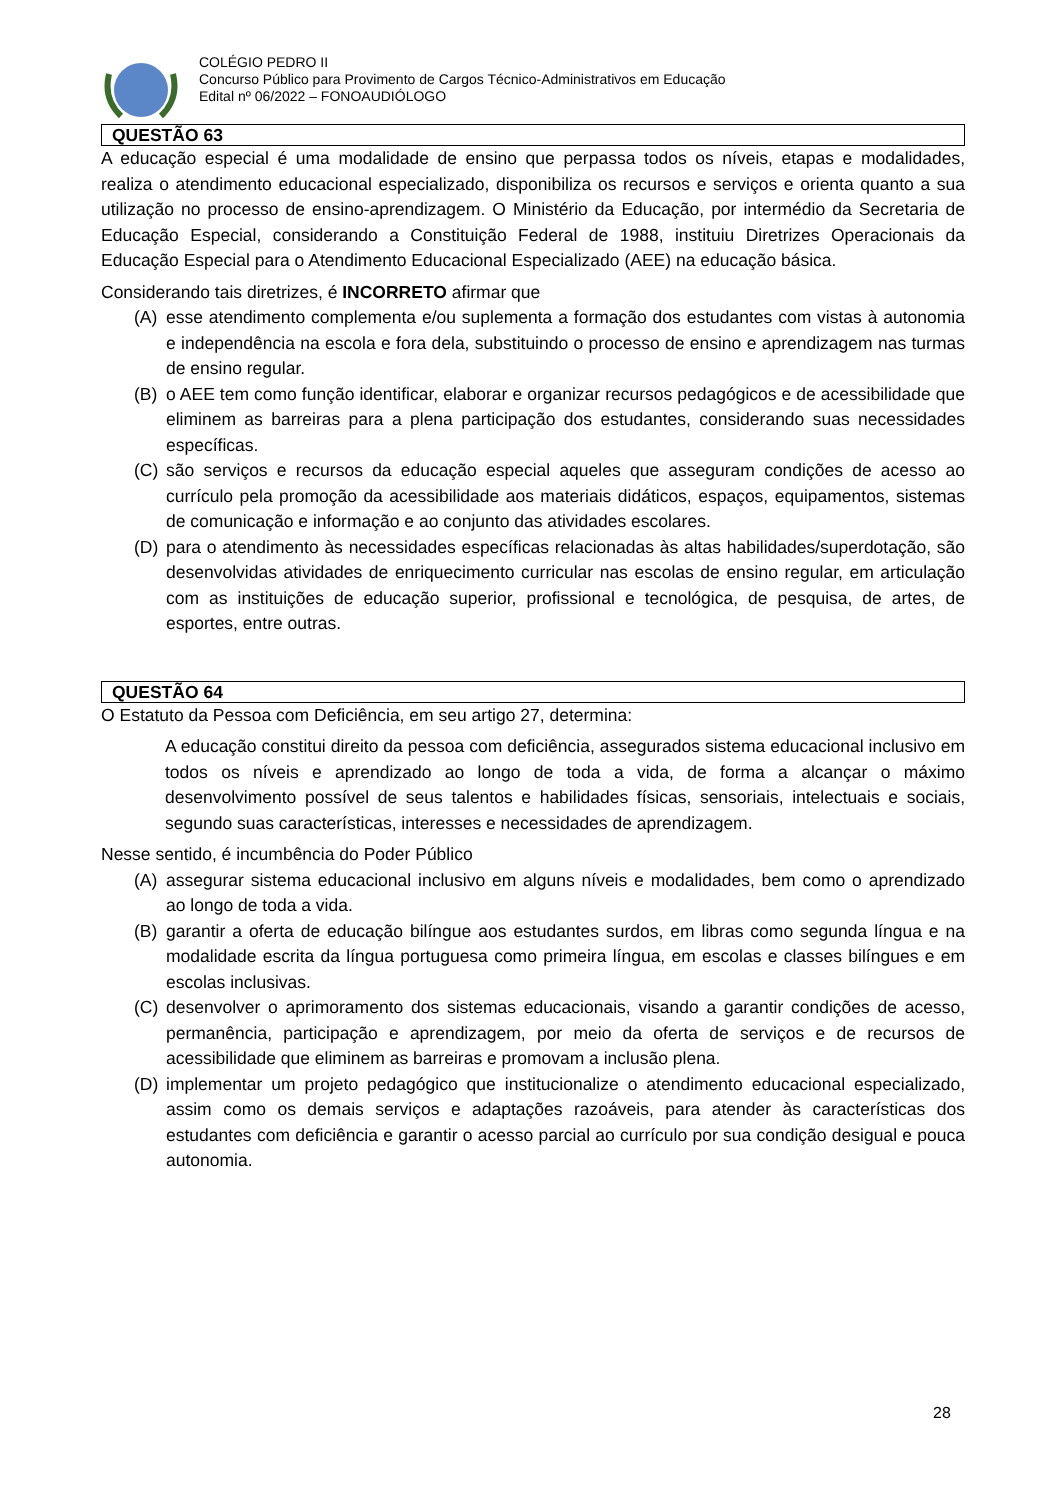COLÉGIO PEDRO II
Concurso Público para Provimento de Cargos Técnico-Administrativos em Educação
Edital nº 06/2022 – FONOAUDIÓLOGO
QUESTÃO 63
A educação especial é uma modalidade de ensino que perpassa todos os níveis, etapas e modalidades, realiza o atendimento educacional especializado, disponibiliza os recursos e serviços e orienta quanto a sua utilização no processo de ensino-aprendizagem. O Ministério da Educação, por intermédio da Secretaria de Educação Especial, considerando a Constituição Federal de 1988, instituiu Diretrizes Operacionais da Educação Especial para o Atendimento Educacional Especializado (AEE) na educação básica.
Considerando tais diretrizes, é INCORRETO afirmar que
(A) esse atendimento complementa e/ou suplementa a formação dos estudantes com vistas à autonomia e independência na escola e fora dela, substituindo o processo de ensino e aprendizagem nas turmas de ensino regular.
(B) o AEE tem como função identificar, elaborar e organizar recursos pedagógicos e de acessibilidade que eliminem as barreiras para a plena participação dos estudantes, considerando suas necessidades específicas.
(C) são serviços e recursos da educação especial aqueles que asseguram condições de acesso ao currículo pela promoção da acessibilidade aos materiais didáticos, espaços, equipamentos, sistemas de comunicação e informação e ao conjunto das atividades escolares.
(D) para o atendimento às necessidades específicas relacionadas às altas habilidades/superdotação, são desenvolvidas atividades de enriquecimento curricular nas escolas de ensino regular, em articulação com as instituições de educação superior, profissional e tecnológica, de pesquisa, de artes, de esportes, entre outras.
QUESTÃO 64
O Estatuto da Pessoa com Deficiência, em seu artigo 27, determina:
A educação constitui direito da pessoa com deficiência, assegurados sistema educacional inclusivo em todos os níveis e aprendizado ao longo de toda a vida, de forma a alcançar o máximo desenvolvimento possível de seus talentos e habilidades físicas, sensoriais, intelectuais e sociais, segundo suas características, interesses e necessidades de aprendizagem.
Nesse sentido, é incumbência do Poder Público
(A) assegurar sistema educacional inclusivo em alguns níveis e modalidades, bem como o aprendizado ao longo de toda a vida.
(B) garantir a oferta de educação bilíngue aos estudantes surdos, em libras como segunda língua e na modalidade escrita da língua portuguesa como primeira língua, em escolas e classes bilíngues e em escolas inclusivas.
(C) desenvolver o aprimoramento dos sistemas educacionais, visando a garantir condições de acesso, permanência, participação e aprendizagem, por meio da oferta de serviços e de recursos de acessibilidade que eliminem as barreiras e promovam a inclusão plena.
(D) implementar um projeto pedagógico que institucionalize o atendimento educacional especializado, assim como os demais serviços e adaptações razoáveis, para atender às características dos estudantes com deficiência e garantir o acesso parcial ao currículo por sua condição desigual e pouca autonomia.
28